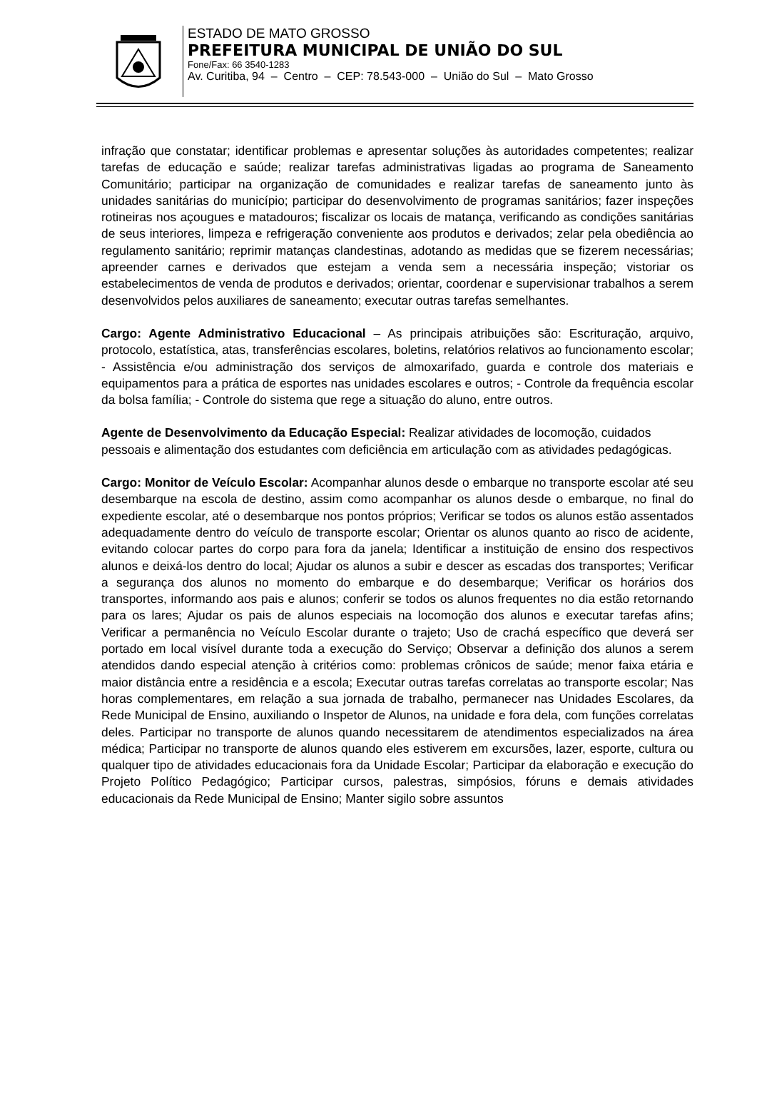ESTADO DE MATO GROSSO
PREFEITURA MUNICIPAL DE UNIÃO DO SUL
Fone/Fax: 66 3540-1283
Av. Curitiba, 94 – Centro – CEP: 78.543-000 – União do Sul – Mato Grosso
infração que constatar; identificar problemas e apresentar soluções às autoridades competentes; realizar tarefas de educação e saúde; realizar tarefas administrativas ligadas ao programa de Saneamento Comunitário; participar na organização de comunidades e realizar tarefas de saneamento junto às unidades sanitárias do município; participar do desenvolvimento de programas sanitários; fazer inspeções rotineiras nos açougues e matadouros; fiscalizar os locais de matança, verificando as condições sanitárias de seus interiores, limpeza e refrigeração conveniente aos produtos e derivados; zelar pela obediência ao regulamento sanitário; reprimir matanças clandestinas, adotando as medidas que se fizerem necessárias; apreender carnes e derivados que estejam a venda sem a necessária inspeção; vistoriar os estabelecimentos de venda de produtos e derivados; orientar, coordenar e supervisionar trabalhos a serem desenvolvidos pelos auxiliares de saneamento; executar outras tarefas semelhantes.
Cargo: Agente Administrativo Educacional – As principais atribuições são: Escrituração, arquivo, protocolo, estatística, atas, transferências escolares, boletins, relatórios relativos ao funcionamento escolar; - Assistência e/ou administração dos serviços de almoxarifado, guarda e controle dos materiais e equipamentos para a prática de esportes nas unidades escolares e outros; - Controle da frequência escolar da bolsa família; - Controle do sistema que rege a situação do aluno, entre outros.
Agente de Desenvolvimento da Educação Especial: Realizar atividades de locomoção, cuidados pessoais e alimentação dos estudantes com deficiência em articulação com as atividades pedagógicas.
Cargo: Monitor de Veículo Escolar: Acompanhar alunos desde o embarque no transporte escolar até seu desembarque na escola de destino, assim como acompanhar os alunos desde o embarque, no final do expediente escolar, até o desembarque nos pontos próprios; Verificar se todos os alunos estão assentados adequadamente dentro do veículo de transporte escolar; Orientar os alunos quanto ao risco de acidente, evitando colocar partes do corpo para fora da janela; Identificar a instituição de ensino dos respectivos alunos e deixá-los dentro do local; Ajudar os alunos a subir e descer as escadas dos transportes; Verificar a segurança dos alunos no momento do embarque e do desembarque; Verificar os horários dos transportes, informando aos pais e alunos; conferir se todos os alunos frequentes no dia estão retornando para os lares; Ajudar os pais de alunos especiais na locomoção dos alunos e executar tarefas afins; Verificar a permanência no Veículo Escolar durante o trajeto; Uso de crachá específico que deverá ser portado em local visível durante toda a execução do Serviço; Observar a definição dos alunos a serem atendidos dando especial atenção à critérios como: problemas crônicos de saúde; menor faixa etária e maior distância entre a residência e a escola; Executar outras tarefas correlatas ao transporte escolar; Nas horas complementares, em relação a sua jornada de trabalho, permanecer nas Unidades Escolares, da Rede Municipal de Ensino, auxiliando o Inspetor de Alunos, na unidade e fora dela, com funções correlatas deles. Participar no transporte de alunos quando necessitarem de atendimentos especializados na área médica; Participar no transporte de alunos quando eles estiverem em excursões, lazer, esporte, cultura ou qualquer tipo de atividades educacionais fora da Unidade Escolar; Participar da elaboração e execução do Projeto Político Pedagógico; Participar cursos, palestras, simpósios, fóruns e demais atividades educacionais da Rede Municipal de Ensino; Manter sigilo sobre assuntos